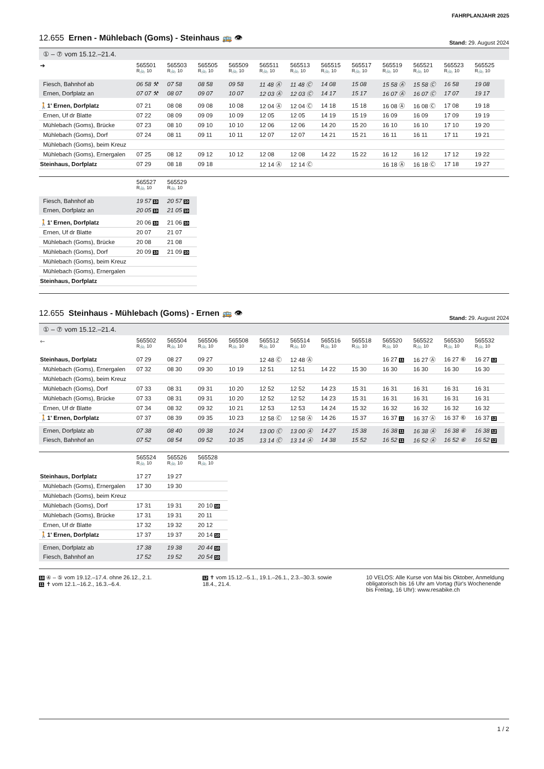FAHRPLANJAHR 2025
12.655 Ernen - Mühlebach (Goms) - Steinhaus 🚌 👁 Stand: 29. August 2024
① – ⑦ vom 15.12.–21.4.
| ➔ | 565501 R🚲 10 | 565503 R🚲 10 | 565505 R🚲 10 | 565509 R🚲 10 | 565511 R🚲 10 | 565513 R🚲 10 | 565515 R🚲 10 | 565517 R🚲 10 | 565519 R🚲 10 | 565521 R🚲 10 | 565523 R🚲 10 | 565525 R🚲 10 |
| Fiesch, Bahnhof ab | 06 58 ⚒ | 07 58 | 08 58 | 09 58 | 11 48 Ⓐ | 11 48 Ⓒ | 14 08 | 15 08 | 15 58 Ⓐ | 15 58 Ⓒ | 16 58 | 19 08 |
| Ernen, Dorfplatz an | 07 07 ⚒ | 08 07 | 09 07 | 10 07 | 12 03 Ⓐ | 12 03 Ⓒ | 14 17 | 15 17 | 16 07 Ⓐ | 16 07 Ⓒ | 17 07 | 19 17 |
| 🚶1' Ernen, Dorfplatz | 07 21 | 08 08 | 09 08 | 10 08 | 12 04 Ⓐ | 12 04 Ⓒ | 14 18 | 15 18 | 16 08 Ⓐ | 16 08 Ⓒ | 17 08 | 19 18 |
| Ernen, Uf dr Blatte | 07 22 | 08 09 | 09 09 | 10 09 | 12 05 | 12 05 | 14 19 | 15 19 | 16 09 | 16 09 | 17 09 | 19 19 |
| Mühlebach (Goms), Brücke | 07 23 | 08 10 | 09 10 | 10 10 | 12 06 | 12 06 | 14 20 | 15 20 | 16 10 | 16 10 | 17 10 | 19 20 |
| Mühlebach (Goms), Dorf | 07 24 | 08 11 | 09 11 | 10 11 | 12 07 | 12 07 | 14 21 | 15 21 | 16 11 | 16 11 | 17 11 | 19 21 |
| Mühlebach (Goms), beim Kreuz | | | | | | | | | | | | |
| Mühlebach (Goms), Ernergalen | 07 25 | 08 12 | 09 12 | 10 12 | 12 08 | 12 08 | 14 22 | 15 22 | 16 12 | 16 12 | 17 12 | 19 22 |
| Steinhaus, Dorfplatz | 07 29 | 08 18 | 09 18 | | 12 14 Ⓐ | 12 14 Ⓒ | | | 16 18 Ⓐ | 16 18 Ⓒ | 17 18 | 19 27 |
| | 565527 R🚲 10 | 565529 R🚲 10 |
| Fiesch, Bahnhof ab | 19 57 10 | 20 57 10 |
| Ernen, Dorfplatz an | 20 05 10 | 21 05 10 |
| 🚶1' Ernen, Dorfplatz | 20 06 10 | 21 06 10 |
| Ernen, Uf dr Blatte | 20 07 | 21 07 |
| Mühlebach (Goms), Brücke | 20 08 | 21 08 |
| Mühlebach (Goms), Dorf | 20 09 10 | 21 09 10 |
| Mühlebach (Goms), beim Kreuz | | |
| Mühlebach (Goms), Ernergalen | | |
| Steinhaus, Dorfplatz | | |
12.655 Steinhaus - Mühlebach (Goms) - Ernen 🚌 👁 Stand: 29. August 2024
① – ⑦ vom 15.12.–21.4.
| 🡐 | 565502 R🚲 10 | 565504 R🚲 10 | 565506 R🚲 10 | 565508 R🚲 10 | 565512 R🚲 10 | 565514 R🚲 10 | 565516 R🚲 10 | 565518 R🚲 10 | 565520 R🚲 10 | 565522 R🚲 10 | 565530 R🚲 10 | 565532 R🚲 10 |
| Steinhaus, Dorfplatz | 07 29 | 08 27 | 09 27 | | 12 48 Ⓒ | 12 48 Ⓐ | | | 16 27 11 | 16 27 Ⓐ | 16 27 ⑥ | 16 27 12 |
| Mühlebach (Goms), Ernergalen | 07 32 | 08 30 | 09 30 | 10 19 | 12 51 | 12 51 | 14 22 | 15 30 | 16 30 | 16 30 | 16 30 | 16 30 |
| Mühlebach (Goms), beim Kreuz | | | | | | | | | | | | |
| Mühlebach (Goms), Dorf | 07 33 | 08 31 | 09 31 | 10 20 | 12 52 | 12 52 | 14 23 | 15 31 | 16 31 | 16 31 | 16 31 | 16 31 |
| Mühlebach (Goms), Brücke | 07 33 | 08 31 | 09 31 | 10 20 | 12 52 | 12 52 | 14 23 | 15 31 | 16 31 | 16 31 | 16 31 | 16 31 |
| Ernen, Uf dr Blatte | 07 34 | 08 32 | 09 32 | 10 21 | 12 53 | 12 53 | 14 24 | 15 32 | 16 32 | 16 32 | 16 32 | 16 32 |
| 🚶1' Ernen, Dorfplatz | 07 37 | 08 39 | 09 35 | 10 23 | 12 58 Ⓒ | 12 58 Ⓐ | 14 26 | 15 37 | 16 37 11 | 16 37 Ⓐ | 16 37 ⑥ | 16 37 12 |
| Ernen, Dorfplatz ab | 07 38 | 08 40 | 09 38 | 10 24 | 13 00 Ⓒ | 13 00 Ⓐ | 14 27 | 15 38 | 16 38 11 | 16 38 Ⓐ | 16 38 ⑥ | 16 38 12 |
| Fiesch, Bahnhof an | 07 52 | 08 54 | 09 52 | 10 35 | 13 14 Ⓒ | 13 14 Ⓐ | 14 38 | 15 52 | 16 52 11 | 16 52 Ⓐ | 16 52 ⑥ | 16 52 12 |
| | 565524 R🚲 10 | 565526 R🚲 10 | 565528 R🚲 10 |
| Steinhaus, Dorfplatz | 17 27 | 19 27 | |
| Mühlebach (Goms), Ernergalen | 17 30 | 19 30 | |
| Mühlebach (Goms), beim Kreuz | | | |
| Mühlebach (Goms), Dorf | 17 31 | 19 31 | 20 10 10 |
| Mühlebach (Goms), Brücke | 17 31 | 19 31 | 20 11 |
| Ernen, Uf dr Blatte | 17 32 | 19 32 | 20 12 |
| 🚶1' Ernen, Dorfplatz | 17 37 | 19 37 | 20 14 10 |
| Ernen, Dorfplatz ab | 17 38 | 19 38 | 20 44 10 |
| Fiesch, Bahnhof an | 17 52 | 19 52 | 20 54 10 |
10 ④ – ⑤ vom 19.12.–17.4. ohne 26.12., 2.1.
11 ✝ vom 12.1.–16.2., 16.3.–6.4.
12 ✝ vom 15.12.–5.1., 19.1.–26.1., 2.3.–30.3. sowie 18.4., 21.4.
10 VELOS: Alle Kurse von Mai bis Oktober, Anmeldung obligatorisch bis 16 Uhr am Vortag (für's Wochenende bis Freitag, 16 Uhr): www.resabike.ch
1 / 2